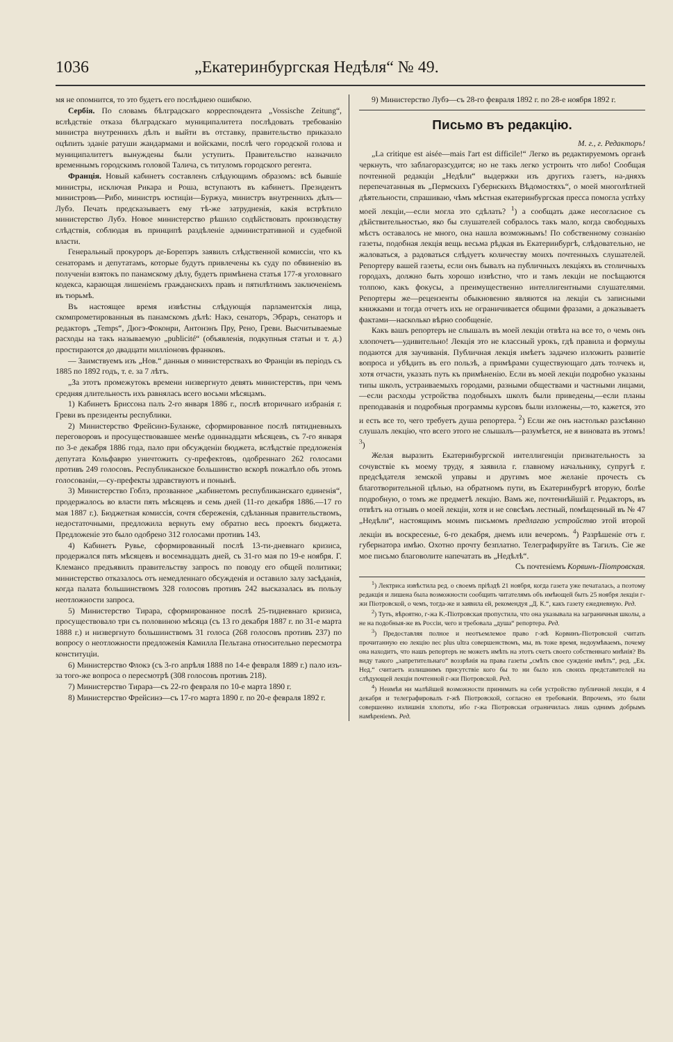1036 „Екатеринбургская Недѣля“ № 49.
мя не опомнится, то это будетъ его послѣднею ошибкою.
Сербія. По словамъ бѣлградскаго корреспондента „Vossische Zeitung“, вслѣдствіе отказа бѣлградскаго муниципалитета послѣдовать требованію министра внутреннихъ дѣлъ и выйти въ отставку, правительство приказало оцѣпить зданіе ратуши жандармами и войсками, послѣ чего городской голова и муниципалитетъ вынуждены были уступить. Правительство назначило временнымъ городскимъ головой Талича, съ титуломъ городского регента.
Франція. Новый кабинетъ составленъ слѣдующимъ образомъ: всѣ бывшіе министры, исключая Рикара и Роша, вступаютъ въ кабинетъ. Президентъ министровъ—Рибо, министръ юстиціи—Буржуа, министръ внутреннихъ дѣлъ—Лубэ. Печать предсказываетъ ему тѣ-же затрудненія, какія встрѣтило министерство Лубэ. Новое министерство рѣшило содѣйствовать производству слѣдствія, соблюдая въ принципѣ раздѣленіе административной и судебной власти.
Генеральный прокуроръ де-Борепэръ заявилъ слѣдственной комиссіи, что къ сенаторамъ и депутатамъ, которые будутъ привлечены къ суду по обвиненію въ полученіи взятокъ по панамскому дѣлу, будетъ примѣнена статья 177-я уголовнаго кодекса, карающая лишеніемъ гражданскихъ правъ и пятилѣтнимъ заключеніемъ въ тюрьмѣ.
Въ настоящее время извѣстны слѣдующія парламентскія лица, скомпрометированныя въ панамскомъ дѣлѣ: Накэ, сенаторъ, Эбраръ, сенаторъ и редакторъ „Temps“, Дюгэ-Фоконри, Антонэнъ Пру, Рено, Греви. Высчитываемые расходы на такъ называемую „publicité“ (объявленія, подкупныя статьи и т. д.) простираются до двадцати милліоновъ франковъ.
— Заимствуемъ изъ „Нов.“ данныя о министерствахъ во Франціи въ періодъ съ 1885 по 1892 годъ, т. е. за 7 лѣтъ.
„За этотъ промежутокъ времени низвергнуто девять министерствъ, при чемъ средняя длительность ихъ равнялась всего восьми мѣсяцамъ.
1) Кабинетъ Бриссона палъ 2-го января 1886 г., послѣ вторичнаго избранія г. Греви въ президенты республики.
2) Министерство Фрейсинэ-Буланже, сформированное послѣ пятидневныхъ переговоровъ и просуществовавшее менѣе одиннадцати мѣсяцевъ, съ 7-го января по 3-е декабря 1886 года, пало при обсужденіи бюджета, вслѣдствіе предложенія депутата Кольфаврю уничтожить су-префектовъ, одобреннаго 262 голосами противъ 249 голосовъ. Республиканское большинство вскорѣ пожалѣло объ этомъ голосованіи,—су-префекты здравствуютъ и понынѣ.
3) Министерство Гоблэ, прозванное „кабинетомъ республиканскаго единенія“, продержалось во власти пять мѣсяцевъ и семь дней (11-го декабря 1886.—17 го мая 1887 г.). Бюджетная комиссія, сочтя сбереженія, сдѣланныя правительствомъ, недостаточными, предложила вернуть ему обратно весь проектъ бюджета. Предложеніе это было одобрено 312 голосами противъ 143.
4) Кабинетъ Рувье, сформированный послѣ 13-ти-дневнаго кризиса, продержался пять мѣсяцевъ и восемнадцать дней, съ 31-го мая по 19-е ноября. Г. Клемансо предъявилъ правительству запросъ по поводу его общей политики; министерство отказалось отъ немедленнаго обсужденія и оставило залу засѣданія, когда палата большинствомъ 328 голосовъ противъ 242 высказалась въ пользу неотложности запроса.
5) Министерство Тирара, сформированное послѣ 25-тидневнаго кризиса, просуществовало три съ половиною мѣсяца (съ 13 го декабря 1887 г. по 31-е марта 1888 г.) и низвергнуто большинствомъ 31 голоса (268 голосовъ противъ 237) по вопросу о неотложности предложенія Камилла Пельтана относительно пересмотра конституціи.
6) Министерство Флокэ (съ 3-го апрѣля 1888 по 14-е февраля 1889 г.) пало изъ-за того-же вопроса о пересмотрѣ (308 голосовъ противъ 218).
7) Министерство Тирара—съ 22-го февраля по 10-е марта 1890 г.
8) Министерство Фрейсинэ—съ 17-го марта 1890 г. по 20-е февраля 1892 г.
9) Министерство Лубэ—съ 28-го февраля 1892 г. по 28-е ноября 1892 г.
Письмо въ редакцію.
М. г., г. Редакторъ!
„La critique est aisée—mais l'art est difficile!“ Легко въ редактируемомъ органѣ черкнуть, что заблагоразсудится; но не такъ легко устроить что либо! Сообщая почтенной редакціи „Недѣли“ выдержки изъ другихъ газетъ, на-дняхъ перепечатанныя въ „Пермскихъ Губернскихъ Вѣдомостяхъ“, о моей многолѣтней дѣятельности, спрашиваю, чѣмъ мѣстная екатеринбургская пресса помогла успѣху моей лекціи,—если могла это сдѣлать? <sup>1</sup>) а сообщать даже несогласное съ дѣйствительностью, яко бы слушателей собралось такъ мало, когда свободныхъ мѣстъ оставалось не много, она нашла возможнымъ! По собственному сознанію газеты, подобная лекція вещь весьма рѣдкая въ Екатеринбургѣ, слѣдовательно, не жаловаться, а радоваться слѣдуетъ количеству моихъ почтенныхъ слушателей. Репортеру вашей газеты, если онъ бывалъ на публичныхъ лекціяхъ въ столичныхъ городахъ, должно быть хорошо извѣстно, что и тамъ лекціи не посѣщаются толпою, какъ фокусы, а преимущественно интеллигентными слушателями. Репортеры же—рецензенты обыкновенно являются на лекціи съ записными книжками и тогда отчетъ ихъ не ограничивается общими фразами, а доказываетъ фактами—насколько вѣрно сообщеніе.
Какъ вашъ репортеръ не слышалъ въ моей лекціи отвѣта на все то, о чемъ онъ хлопочетъ—удивительно! Лекція это не классный урокъ, гдѣ правила и формулы подаются для заучиванія. Публичная лекція имѣетъ задачею изложить развитіе вопроса и убѣдить въ его пользѣ, а примѣрами существующаго дать толчекъ и, хотя отчасти, указать путь къ примѣненію. Если въ моей лекціи подробно указаны типы школъ, устраиваемыхъ городами, разными обществами и частными лицами,—если расходы устройства подобныхъ школъ были приведены,—если планы преподаванія и подробныя программы курсовъ были изложены,—то, кажется, это и есть все то, чего требуетъ душа репортера. <sup>2</sup>) Если же онъ настолько разсѣянно слушалъ лекцію, что всего этого не слышалъ—разумѣется, не я виновата въ этомъ! <sup>3</sup>)
Желая выразить Екатеринбургской интеллигенціи признательность за сочувствіе къ моему труду, я заявила г. главному начальнику, супругѣ г. предсѣдателя земской управы и другимъ мое желаніе прочесть съ благотворительной цѣлью, на обратномъ пути, въ Екатеринбургѣ вторую, болѣе подробную, о томъ же предметѣ лекцію. Вамъ же, почтеннѣйшій г. Редакторъ, въ отвѣтъ на отзывъ о моей лекціи, хотя и не совсѣмъ лестный, помѣщенный въ № 47 „Недѣли“, настоящимъ моимъ письмомъ предлагаю устройство этой второй лекціи въ воскресенье, 6-го декабря, днемъ или вечеромъ. <sup>4</sup>) Разрѣшеніе отъ г. губернатора имѣю. Охотно прочту безплатно. Телеграфируйте въ Тагилъ. Сіе же мое письмо благоволите напечатать въ „Недѣлѣ“.
Съ почтеніемъ Корвинъ-Піотровская.
<sup>1</sup>) Лектриса извѣстила ред. о своемъ пріѣздѣ 21 ноября, когда газета уже печаталась, а поэтому редакція и лишена была возможности сообщить читателямъ объ имѣющей быть 25 ноября лекціи г-жи Піотровской, о чемъ, тогда-же и заявила ей, рекомендуя „Д. К.“, какъ газету ежедневную. Ред.
<sup>2</sup>) Тутъ, вѣроятно, г-жа К.-Піотровская пропустила, что она указывала на заграничныя школы, а не на подобныя-же въ Россіи, чего и требовала „душа“ репортера. Ред.
<sup>3</sup>) Предоставляя полное и неотъемлемое право г-жѣ Корвинъ-Піотровской считать прочитанную ею лекцію nec plus ultra совершенствомъ, мы, въ тоже время, недоумѣваемъ, почему она находитъ, что нашъ репортеръ не можетъ имѣть на этотъ счетъ своего собственнаго мнѣнія? Въ виду такого „запретительнаго“ воззрѣнія на права газеты „смѣть свое сужденіе имѣть“, ред. „Ек. Нед.“ считаетъ излишнимъ присутствіе кого бы то ни было изъ своихъ представителей на слѣдующей лекціи почтенной г-жи Піотровской. Ред.
<sup>4</sup>) Неимѣя ни малѣйшей возможности принимать на себя устройство публичной лекціи, я 4 декабря и телеграфировалъ г-жѣ Піотровской, согласно ея требованія. Впрочемъ, это были совершенно излишнія хлопоты, ибо г-жа Піотровская ограничилась лишь однимъ добрымъ намѣреніемъ. Ред.